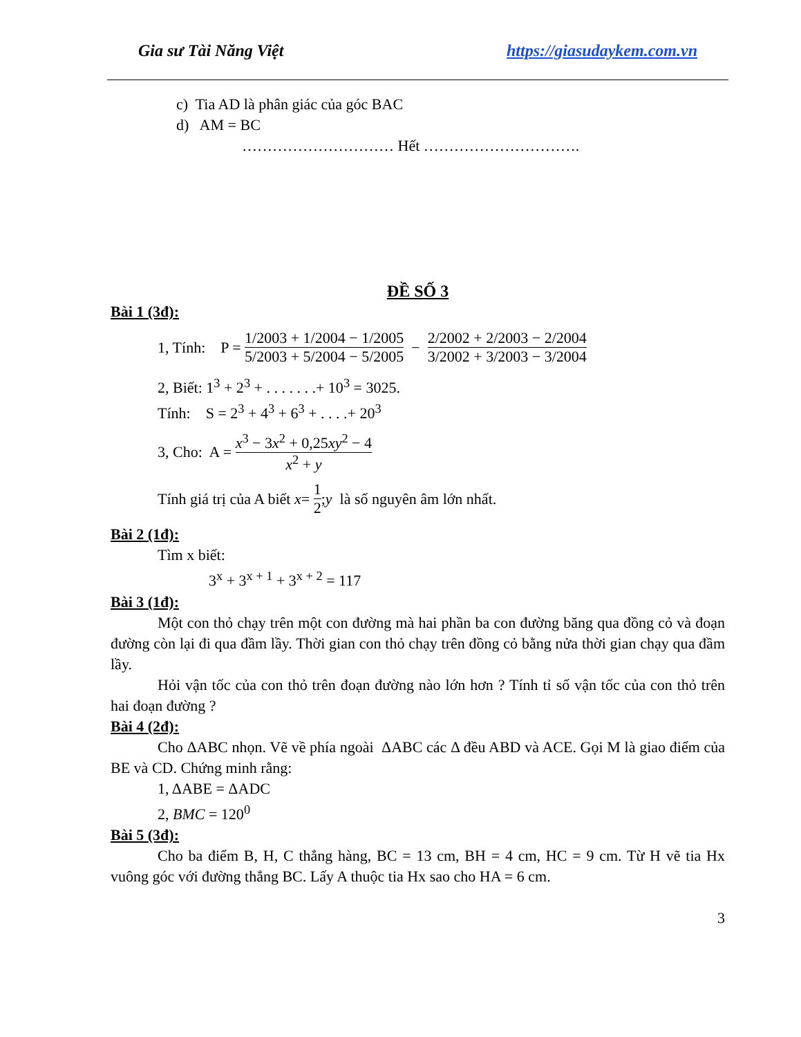Gia sư Tài Năng Việt https://giasudaykem.com.vn
c) Tia AD là phân giác của góc BAC
d) AM = BC
………………………… Hết ………………………….
ĐỀ SỐ 3
Bài 1 (3đ):
1, Tính: P = 1/2003 + 1/2004 − 1/2005 5/2003 + 5/2004 − 5/2005 − 2/2002 + 2/2003 − 2/2004 3/2002 + 3/2003 − 3/2004
2, Biết: 1<sup>3</sup> + 2<sup>3</sup> + . . . . . . .+ 10<sup>3</sup> = 3025.
Tính: S = 2<sup>3</sup> + 4<sup>3</sup> + 6<sup>3</sup> + . . . .+ 20<sup>3</sup>
3, Cho: A = x<sup>3</sup> − 3x<sup>2</sup> + 0,25xy<sup>2</sup> − 4 x<sup>2</sup> + y
Tính giá trị của A biết x = 1 2; y là số nguyên âm lớn nhất.
Bài 2 (1đ):
Tìm x biết:
3<sup>x</sup> + 3<sup>x + 1</sup> + 3<sup>x + 2</sup> = 117
Bài 3 (1đ):
Một con thỏ chạy trên một con đường mà hai phần ba con đường băng qua đồng cỏ và đoạn đường còn lại đi qua đầm lầy. Thời gian con thỏ chạy trên đồng cỏ bằng nửa thời gian chạy qua đầm lầy.
Hỏi vận tốc của con thỏ trên đoạn đường nào lớn hơn ? Tính tỉ số vận tốc của con thỏ trên hai đoạn đường ?
Bài 4 (2đ):
Cho ΔABC nhọn. Vẽ về phía ngoài ΔABC các Δ đều ABD và ACE. Gọi M là giao điểm của BE và CD. Chứng minh rằng:
1, ΔABE = ΔADC
2, BMC = 120<sup>0</sup>
Bài 5 (3đ):
Cho ba điểm B, H, C thẳng hàng, BC = 13 cm, BH = 4 cm, HC = 9 cm. Từ H vẽ tia Hx vuông góc với đường thẳng BC. Lấy A thuộc tia Hx sao cho HA = 6 cm.
3